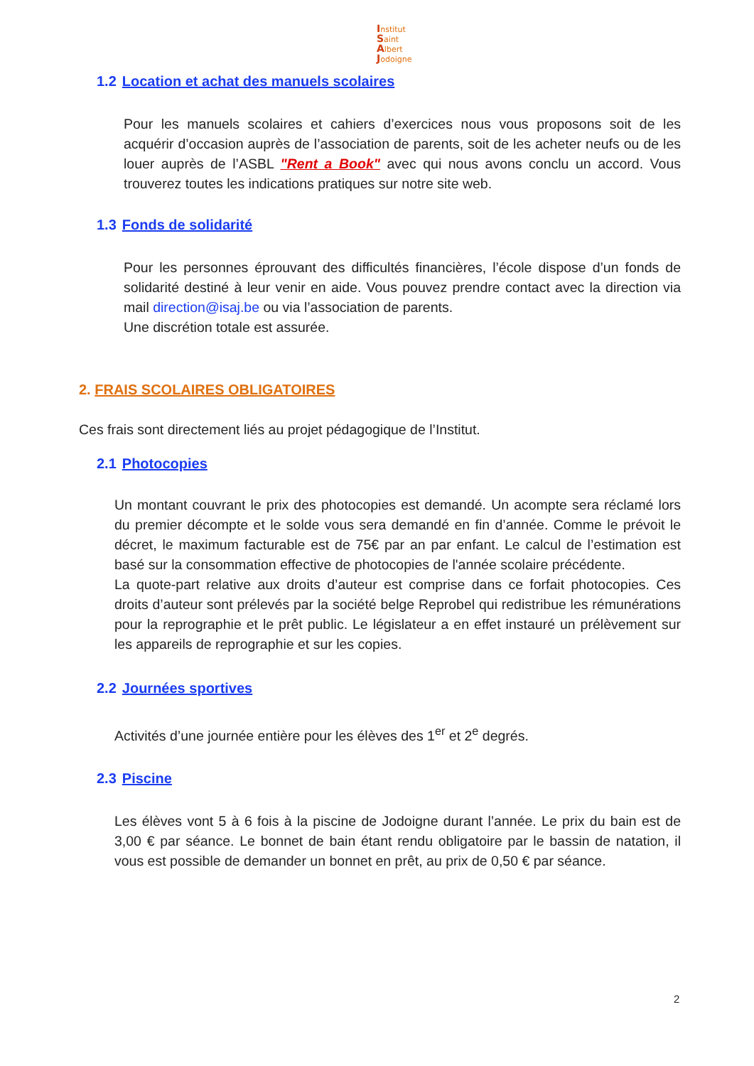Institut
Saint
Albert
Jodoigne
1.2 Location et achat des manuels scolaires
Pour les manuels scolaires et cahiers d’exercices nous vous proposons soit de les acquérir d’occasion auprès de l’association de parents, soit de les acheter neufs ou de les louer auprès de l’ASBL "Rent a Book" avec qui nous avons conclu un accord. Vous trouverez toutes les indications pratiques sur notre site web.
1.3 Fonds de solidarité
Pour les personnes éprouvant des difficultés financières, l’école dispose d’un fonds de solidarité destiné à leur venir en aide. Vous pouvez prendre contact avec la direction via mail direction@isaj.be ou via l’association de parents.
Une discrétion totale est assurée.
2. FRAIS SCOLAIRES OBLIGATOIRES
Ces frais sont directement liés au projet pédagogique de l’Institut.
2.1 Photocopies
Un montant couvrant le prix des photocopies est demandé. Un acompte sera réclamé lors du premier décompte et le solde vous sera demandé en fin d’année. Comme le prévoit le décret, le maximum facturable est de 75€ par an par enfant. Le calcul de l’estimation est basé sur la consommation effective de photocopies de l'année scolaire précédente.
La quote-part relative aux droits d’auteur est comprise dans ce forfait photocopies. Ces droits d’auteur sont prélevés par la société belge Reprobel qui redistribue les rémunérations pour la reprographie et le prêt public. Le législateur a en effet instauré un prélèvement sur les appareils de reprographie et sur les copies.
2.2 Journées sportives
Activités d’une journée entière pour les élèves des 1<sup>er</sup> et 2<sup>e</sup> degrés.
2.3 Piscine
Les élèves vont 5 à 6 fois à la piscine de Jodoigne durant l’année. Le prix du bain est de 3,00 € par séance. Le bonnet de bain étant rendu obligatoire par le bassin de natation, il vous est possible de demander un bonnet en prêt, au prix de 0,50 € par séance.
2